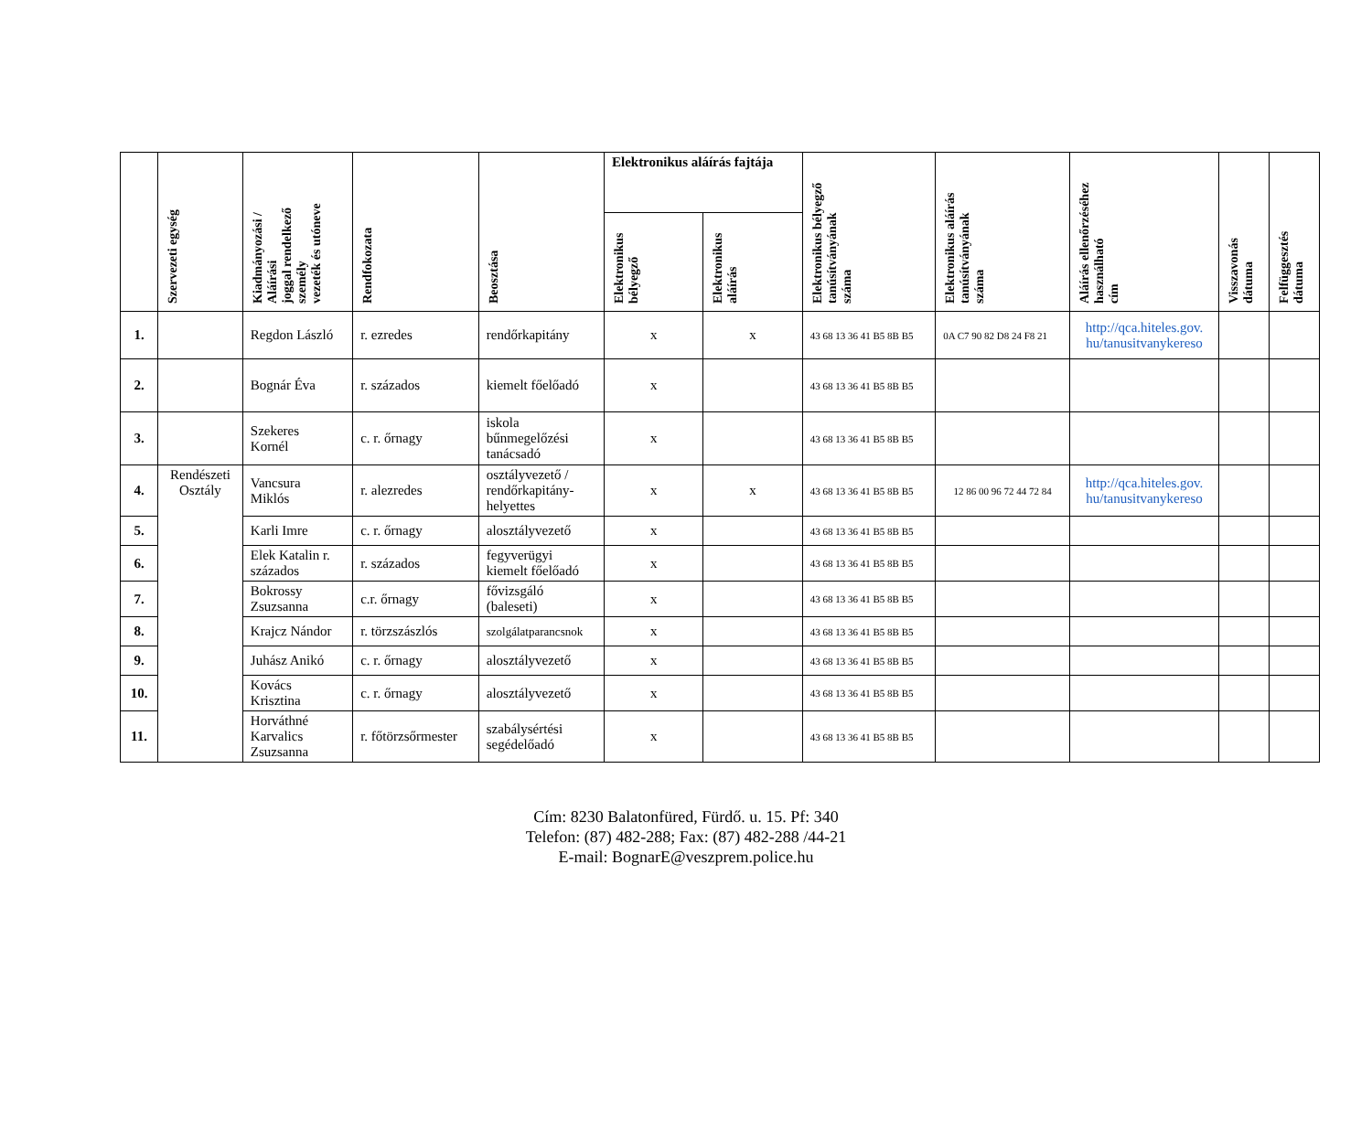| | Szervezeti egység | Kiadmányozási / Aláírási joggal rendelkező személy vezeték és utóneve | Rendfokozata | Beosztása | Elektronikus aláírás fajtája | | Elektronikus bélyegző tanúsítványának száma | Elektronikus aláírás tanúsítványának száma | Aláírás ellenőrzéséhez használható cím | Visszavonás dátuma | Felfüggesztés dátuma |
| --- | --- | --- | --- | --- | --- | --- | --- | --- | --- | --- | --- |
| | | | | | Elektronikus bélyegző | Elektronikus aláírás | | | | | |
| 1. | | Regdon László | r. ezredes | rendőrkapitány | x | x | 43 68 13 36 41 B5 8B B5 | 0A C7 90 82 D8 24 F8 21 | http://qca.hiteles.gov. hu/tanusitvanykereso | | |
| 2. | | Bognár Éva | r. százados | kiemelt főelőadó | x | | 43 68 13 36 41 B5 8B B5 | | | | |
| 3. | | Szekeres Kornél | c. r. őrnagy | iskola bűnmegelőzési tanácsadó | x | | 43 68 13 36 41 B5 8B B5 | | | | |
| 4. | Rendészeti Osztály | Vancsura Miklós | r. alezredes | osztályvezető / rendőrkapitány- helyettes | x | x | 43 68 13 36 41 B5 8B B5 | 12 86 00 96 72 44 72 84 | http://qca.hiteles.gov. hu/tanusitvanykereso | | |
| 5. | | Karli Imre | c. r. őrnagy | alosztályvezető | x | | 43 68 13 36 41 B5 8B B5 | | | | |
| 6. | | Elek Katalin r. százados | r. százados | fegyverügyi kiemelt főelőadó | x | | 43 68 13 36 41 B5 8B B5 | | | | |
| 7. | | Bokrossy Zsuzsanna | c.r. őrnagy | fővizsgáló (baleseti) | x | | 43 68 13 36 41 B5 8B B5 | | | | |
| 8. | | Krajcz Nándor | r. törzszászlós | szolgálatparancsnok | x | | 43 68 13 36 41 B5 8B B5 | | | | |
| 9. | | Juhász Anikó | c. r. őrnagy | alosztályvezető | x | | 43 68 13 36 41 B5 8B B5 | | | | |
| 10. | | Kovács Krisztina | c. r. őrnagy | alosztályvezető | x | | 43 68 13 36 41 B5 8B B5 | | | | |
| 11. | | Horváthné Karvalics Zsuzsanna | r. főtörzsőrmester | szabálysértési segédelőadó | x | | 43 68 13 36 41 B5 8B B5 | | | | |
Cím: 8230 Balatonfüred, Fürdő. u. 15. Pf: 340
Telefon: (87) 482-288; Fax: (87) 482-288 /44-21
E-mail: BognarE@veszprem.police.hu